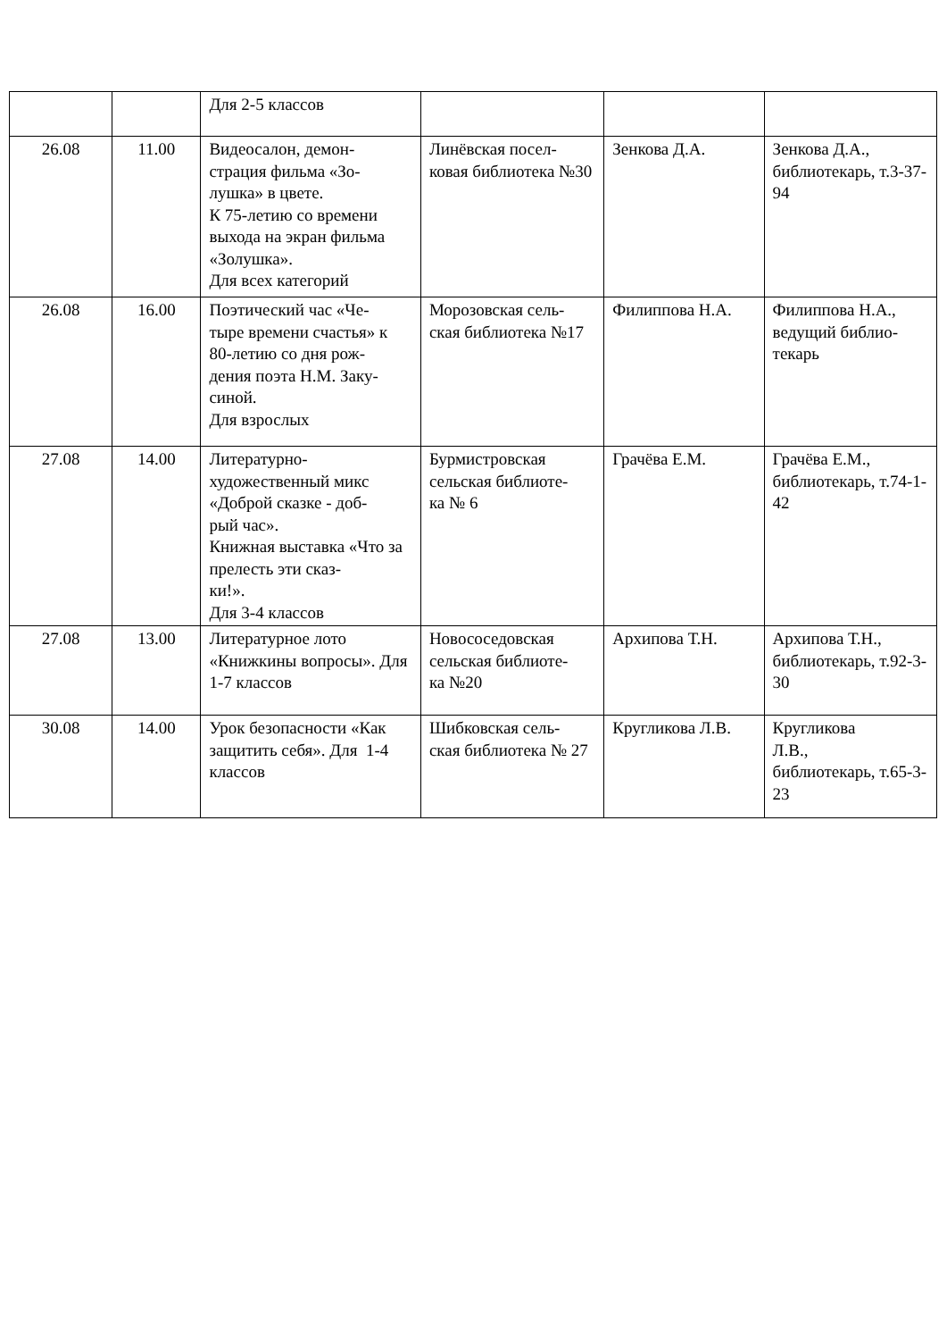| | | Для 2-5 классов | | | |
| 26.08 | 11.00 | Видеосалон, демон- страция фильма «Зо- лушка» в цвете. К 75-летию со времени выхода на экран фильма «Золушка». Для всех категорий | Линёвская посел- ковая библиотека №30 | Зенкова Д.А. | Зенкова Д.А., библиотекарь, т.3-37-94 |
| 26.08 | 16.00 | Поэтический час «Че- тыре времени счастья» к 80-летию со дня рож- дения поэта Н.М. Заку- синой. Для взрослых | Морозовская сель- ская библиотека №17 | Филиппова Н.А. | Филиппова Н.А., ведущий библио- текарь |
| 27.08 | 14.00 | Литературно- художественный микс «Доброй сказке - доб- рый час». Книжная выставка «Что за прелесть эти сказ- ки!». Для 3-4 классов | Бурмистровская сельская библиоте- ка № 6 | Грачёва Е.М. | Грачёва Е.М., библиотекарь, т.74-1-42 |
| 27.08 | 13.00 | Литературное лото «Книжкины вопросы». Для 1-7 классов | Новососедовская сельская библиоте- ка №20 | Архипова Т.Н. | Архипова Т.Н., библиотекарь, т.92-3-30 |
| 30.08 | 14.00 | Урок безопасности «Как защитить себя». Для 1-4 классов | Шибковская сель- ская библиотека № 27 | Кругликова Л.В. | Кругликова Л.В., библиотекарь, т.65-3-23 |